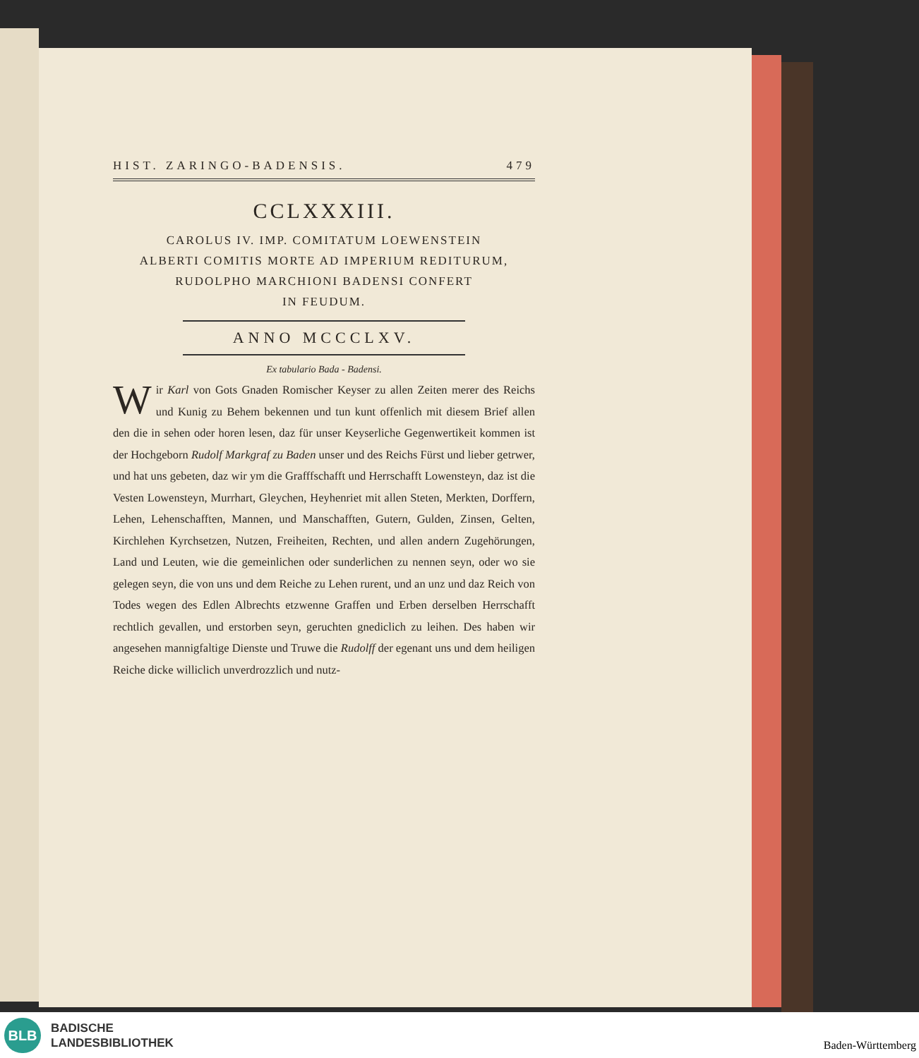HIST. ZARINGO-BADENSIS. 479
CCLXXXIII.
CAROLUS IV. IMP. COMITATUM LOEWENSTEIN
ALBERTI COMITIS MORTE AD IMPERIUM REDITURUM,
RUDOLPHO MARCHIONI BADENSI CONFERT
IN FEUDUM.
ANNO MCCCLXV.
Ex tabulario Bada - Badensi.
Wir Karl von Gots Gnaden Romischer Keyser zu allen Zeiten merer des Reichs und Kunig zu Behem bekennen und tun kunt offenlich mit diesem Brief allen den die in sehen oder horen lesen, daz für unser Keyserliche Gegenwertikeit kommen ist der Hochgeborn Rudolf Markgraf zu Baden unser und des Reichs Fürst und lieber getrwer, und hat uns gebeten, daz wir ym die Grafffschafft und Herrschafft Lowensteyn, daz ist die Vesten Lowensteyn, Murrhart, Gleychen, Heyhenriet mit allen Steten, Merkten, Dorffern, Lehen, Lehenschafften, Mannen, und Manschafften, Gutern, Gulden, Zinsen, Gelten, Kirchlehen Kyrchsetzen, Nutzen, Freiheiten, Rechten, und allen andern Zugehörungen, Land und Leuten, wie die gemeinlichen oder sunderlichen zu nennen seyn, oder wo sie gelegen seyn, die von uns und dem Reiche zu Lehen rurent, und an unz und daz Reich von Todes wegen des Edlen Albrechts etzwenne Graffen und Erben derselben Herrschafft rechtlich gevallen, und erstorben seyn, geruchten gnediclich zu leihen. Des haben wir angesehen mannigfaltige Dienste und Truwe die Rudolff der egenant uns und dem heiligen Reiche dicke williclich unverdrozzlich und nutz-
BLB
BADISCHE
LANDESBIBLIOTHEK
Baden-Württemberg